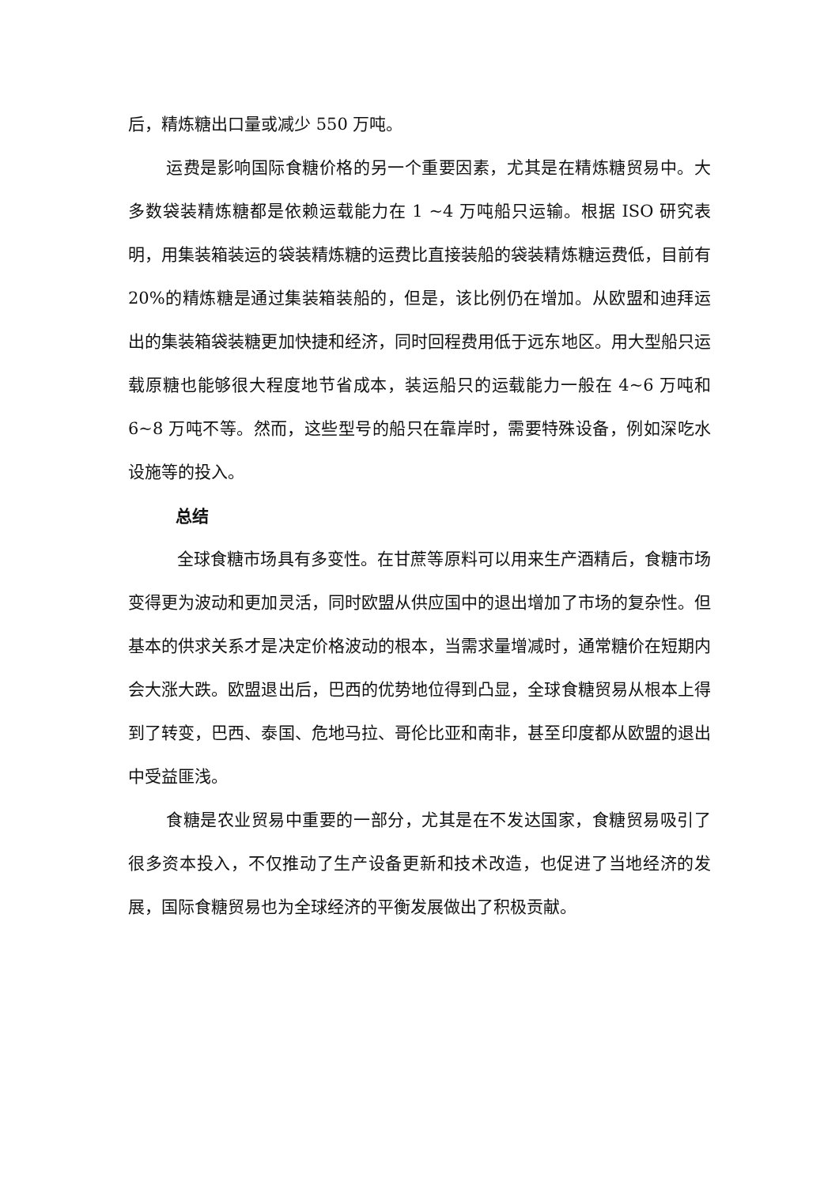后，精炼糖出口量或减少 550 万吨。
运费是影响国际食糖价格的另一个重要因素，尤其是在精炼糖贸易中。大多数袋装精炼糖都是依赖运载能力在 1 ~4 万吨船只运输。根据 ISO 研究表明，用集装箱装运的袋装精炼糖的运费比直接装船的袋装精炼糖运费低，目前有 20%的精炼糖是通过集装箱装船的，但是，该比例仍在增加。从欧盟和迪拜运出的集装箱袋装糖更加快捷和经济，同时回程费用低于远东地区。用大型船只运载原糖也能够很大程度地节省成本，装运船只的运载能力一般在 4~6 万吨和 6~8 万吨不等。然而，这些型号的船只在靠岸时，需要特殊设备，例如深吃水设施等的投入。
总结
全球食糖市场具有多变性。在甘蔗等原料可以用来生产酒精后，食糖市场变得更为波动和更加灵活，同时欧盟从供应国中的退出增加了市场的复杂性。但基本的供求关系才是决定价格波动的根本，当需求量增减时，通常糖价在短期内会大涨大跌。欧盟退出后，巴西的优势地位得到凸显，全球食糖贸易从根本上得到了转变，巴西、泰国、危地马拉、哥伦比亚和南非，甚至印度都从欧盟的退出中受益匪浅。
食糖是农业贸易中重要的一部分，尤其是在不发达国家，食糖贸易吸引了很多资本投入，不仅推动了生产设备更新和技术改造，也促进了当地经济的发展，国际食糖贸易也为全球经济的平衡发展做出了积极贡献。